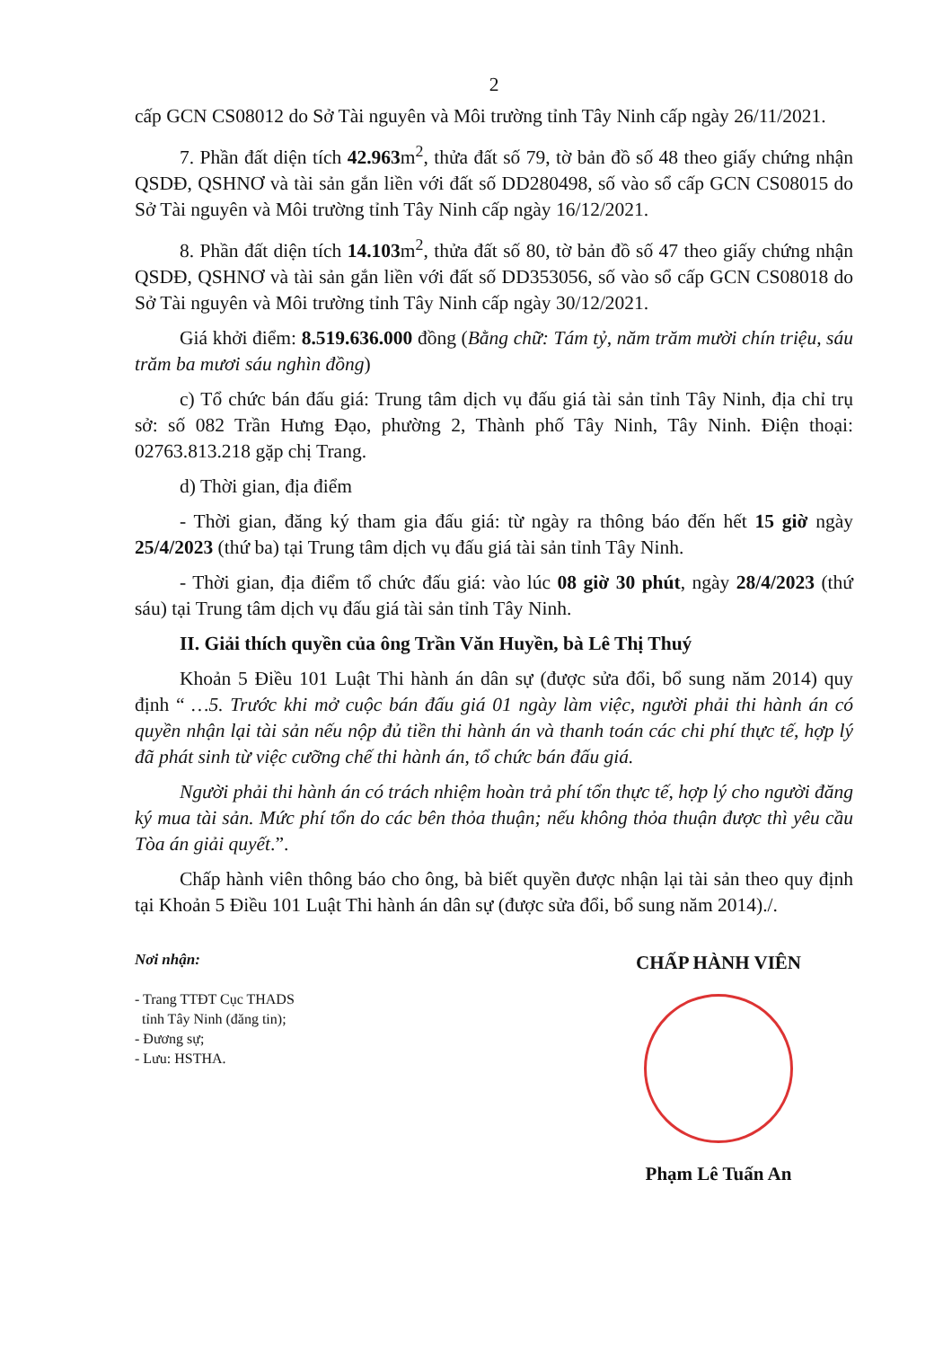2
cấp GCN CS08012 do Sở Tài nguyên và Môi trường tỉnh Tây Ninh cấp ngày 26/11/2021.
7. Phần đất diện tích 42.963m<sup>2</sup>, thửa đất số 79, tờ bản đồ số 48 theo giấy chứng nhận QSDĐ, QSHNƠ và tài sản gắn liền với đất số DD280498, số vào sổ cấp GCN CS08015 do Sở Tài nguyên và Môi trường tỉnh Tây Ninh cấp ngày 16/12/2021.
8. Phần đất diện tích 14.103m<sup>2</sup>, thửa đất số 80, tờ bản đồ số 47 theo giấy chứng nhận QSDĐ, QSHNƠ và tài sản gắn liền với đất số DD353056, số vào sổ cấp GCN CS08018 do Sở Tài nguyên và Môi trường tỉnh Tây Ninh cấp ngày 30/12/2021.
Giá khởi điểm: 8.519.636.000 đồng (Bằng chữ: Tám tỷ, năm trăm mười chín triệu, sáu trăm ba mươi sáu nghìn đồng)
c) Tổ chức bán đấu giá: Trung tâm dịch vụ đấu giá tài sản tỉnh Tây Ninh, địa chỉ trụ sở: số 082 Trần Hưng Đạo, phường 2, Thành phố Tây Ninh, Tây Ninh. Điện thoại: 02763.813.218 gặp chị Trang.
d) Thời gian, địa điểm
- Thời gian, đăng ký tham gia đấu giá: từ ngày ra thông báo đến hết 15 giờ ngày 25/4/2023 (thứ ba) tại Trung tâm dịch vụ đấu giá tài sản tỉnh Tây Ninh.
- Thời gian, địa điểm tổ chức đấu giá: vào lúc 08 giờ 30 phút, ngày 28/4/2023 (thứ sáu) tại Trung tâm dịch vụ đấu giá tài sản tỉnh Tây Ninh.
II. Giải thích quyền của ông Trần Văn Huyền, bà Lê Thị Thuý
Khoản 5 Điều 101 Luật Thi hành án dân sự (được sửa đổi, bổ sung năm 2014) quy định “ …5. Trước khi mở cuộc bán đấu giá 01 ngày làm việc, người phải thi hành án có quyền nhận lại tài sản nếu nộp đủ tiền thi hành án và thanh toán các chi phí thực tế, hợp lý đã phát sinh từ việc cưỡng chế thi hành án, tổ chức bán đấu giá.
Người phải thi hành án có trách nhiệm hoàn trả phí tổn thực tế, hợp lý cho người đăng ký mua tài sản. Mức phí tổn do các bên thỏa thuận; nếu không thỏa thuận được thì yêu cầu Tòa án giải quyết.”.
Chấp hành viên thông báo cho ông, bà biết quyền được nhận lại tài sản theo quy định tại Khoản 5 Điều 101 Luật Thi hành án dân sự (được sửa đổi, bổ sung năm 2014)./.
Nơi nhận:
- Trang TTĐT Cục THADS
tỉnh Tây Ninh (đăng tin);
- Đương sự;
- Lưu: HSTHA.
CHẤP HÀNH VIÊN
Phạm Lê Tuấn An